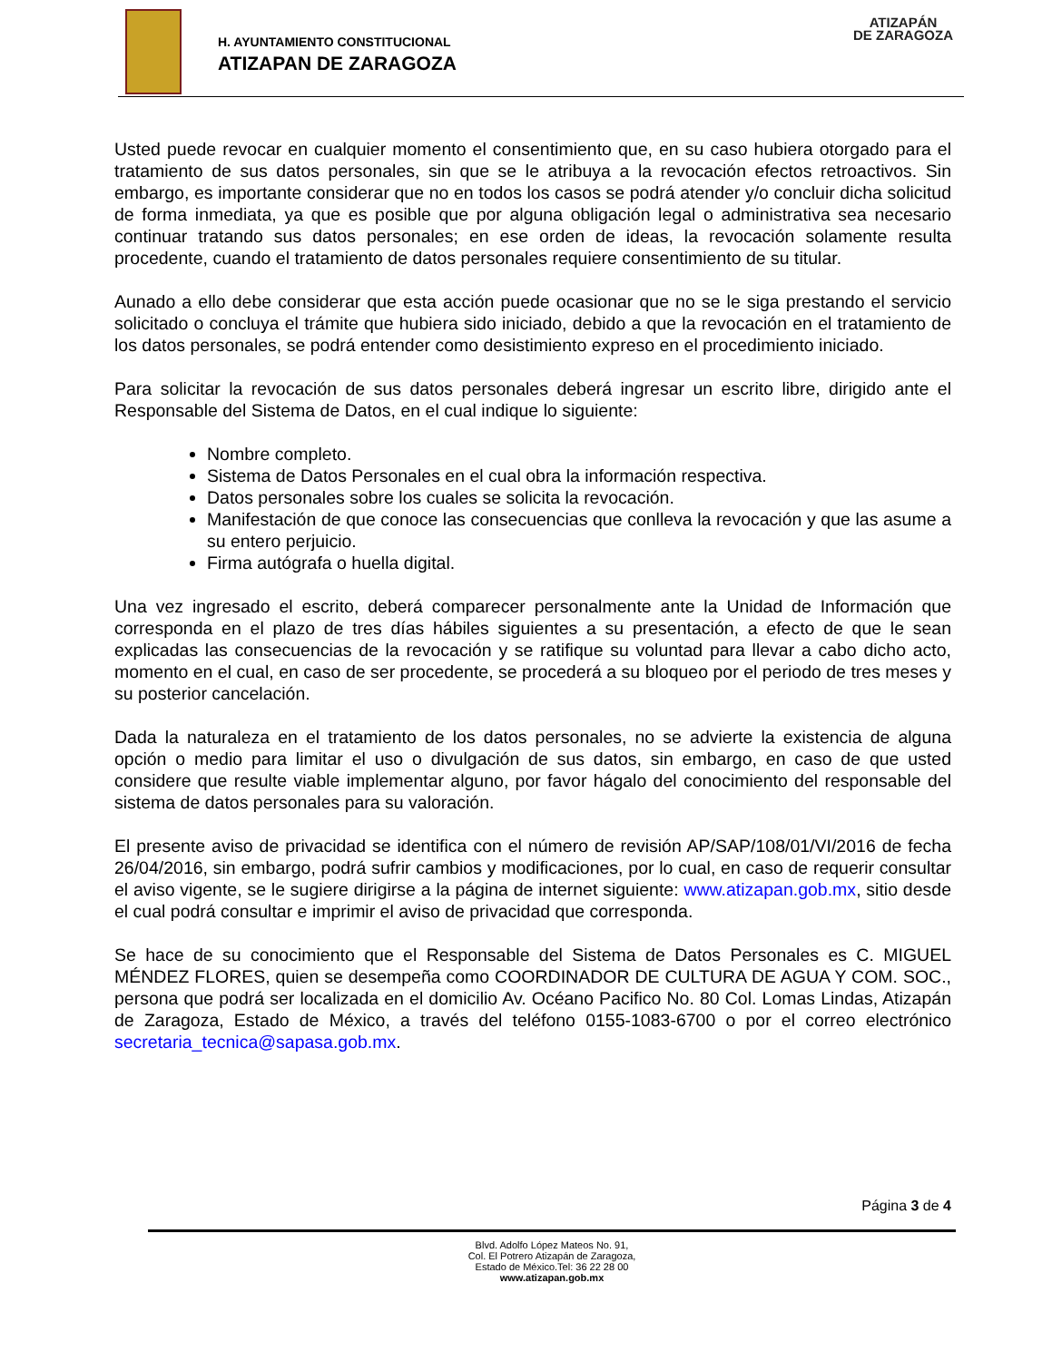H. AYUNTAMIENTO CONSTITUCIONAL
ATIZAPAN DE ZARAGOZA
ATIZAPÁN
DE ZARAGOZA
Usted puede revocar en cualquier momento el consentimiento que, en su caso hubiera otorgado para el tratamiento de sus datos personales, sin que se le atribuya a la revocación efectos retroactivos. Sin embargo, es importante considerar que no en todos los casos se podrá atender y/o concluir dicha solicitud de forma inmediata, ya que es posible que por alguna obligación legal o administrativa sea necesario continuar tratando sus datos personales; en ese orden de ideas, la revocación solamente resulta procedente, cuando el tratamiento de datos personales requiere consentimiento de su titular.
Aunado a ello debe considerar que esta acción puede ocasionar que no se le siga prestando el servicio solicitado o concluya el trámite que hubiera sido iniciado, debido a que la revocación en el tratamiento de los datos personales, se podrá entender como desistimiento expreso en el procedimiento iniciado.
Para solicitar la revocación de sus datos personales deberá ingresar un escrito libre, dirigido ante el Responsable del Sistema de Datos, en el cual indique lo siguiente:
Nombre completo.
Sistema de Datos Personales en el cual obra la información respectiva.
Datos personales sobre los cuales se solicita la revocación.
Manifestación de que conoce las consecuencias que conlleva la revocación y que las asume a su entero perjuicio.
Firma autógrafa o huella digital.
Una vez ingresado el escrito, deberá comparecer personalmente ante la Unidad de Información que corresponda en el plazo de tres días hábiles siguientes a su presentación, a efecto de que le sean explicadas las consecuencias de la revocación y se ratifique su voluntad para llevar a cabo dicho acto, momento en el cual, en caso de ser procedente, se procederá a su bloqueo por el periodo de tres meses y su posterior cancelación.
Dada la naturaleza en el tratamiento de los datos personales, no se advierte la existencia de alguna opción o medio para limitar el uso o divulgación de sus datos, sin embargo, en caso de que usted considere que resulte viable implementar alguno, por favor hágalo del conocimiento del responsable del sistema de datos personales para su valoración.
El presente aviso de privacidad se identifica con el número de revisión AP/SAP/108/01/VI/2016 de fecha 26/04/2016, sin embargo, podrá sufrir cambios y modificaciones, por lo cual, en caso de requerir consultar el aviso vigente, se le sugiere dirigirse a la página de internet siguiente: www.atizapan.gob.mx, sitio desde el cual podrá consultar e imprimir el aviso de privacidad que corresponda.
Se hace de su conocimiento que el Responsable del Sistema de Datos Personales es C. MIGUEL MÉNDEZ FLORES, quien se desempeña como COORDINADOR DE CULTURA DE AGUA Y COM. SOC., persona que podrá ser localizada en el domicilio Av. Océano Pacifico No. 80 Col. Lomas Lindas, Atizapán de Zaragoza, Estado de México, a través del teléfono 0155-1083-6700 o por el correo electrónico secretaria_tecnica@sapasa.gob.mx.
Página 3 de 4
Blvd. Adolfo López Mateos No. 91,
Col. El Potrero Atizapán de Zaragoza,
Estado de México.Tel: 36 22 28 00
www.atizapan.gob.mx